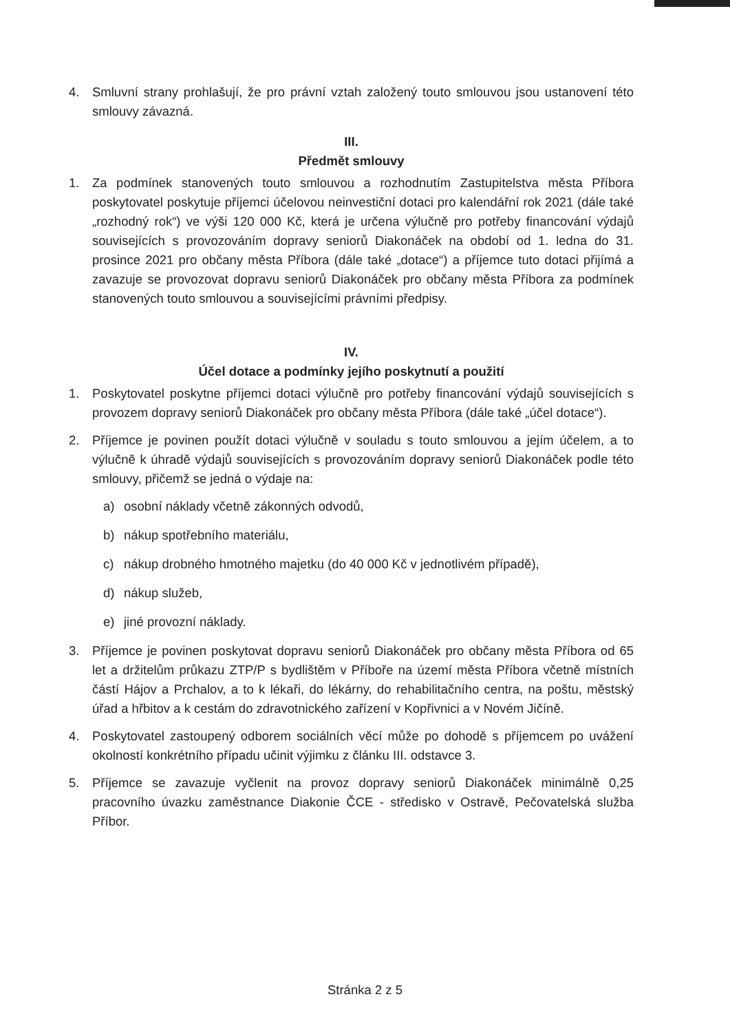4. Smluvní strany prohlašují, že pro právní vztah založený touto smlouvou jsou ustanovení této smlouvy závazná.
III.
Předmět smlouvy
1. Za podmínek stanovených touto smlouvou a rozhodnutím Zastupitelstva města Příbora poskytovatel poskytuje příjemci účelovou neinvestiční dotaci pro kalendářní rok 2021 (dále také „rozhodný rok“) ve výši 120 000 Kč, která je určena výlučně pro potřeby financování výdajů souvisejících s provozováním dopravy seniorů Diakonáček na období od 1. ledna do 31. prosince 2021 pro občany města Příbora (dále také „dotace“) a příjemce tuto dotaci přijímá a zavazuje se provozovat dopravu seniorů Diakonáček pro občany města Příbora za podmínek stanovených touto smlouvou a souvisejícími právními předpisy.
IV.
Účel dotace a podmínky jejího poskytnutí a použití
1. Poskytovatel poskytne příjemci dotaci výlučně pro potřeby financování výdajů souvisejících s provozem dopravy seniorů Diakonáček pro občany města Příbora (dále také „účel dotace“).
2. Příjemce je povinen použít dotaci výlučně v souladu s touto smlouvou a jejím účelem, a to výlučně k úhradě výdajů souvisejících s provozováním dopravy seniorů Diakonáček podle této smlouvy, přičemž se jedná o výdaje na:
a) osobní náklady včetně zákonných odvodů,
b) nákup spotřebního materiálu,
c) nákup drobného hmotného majetku (do 40 000 Kč v jednotlivém případě),
d) nákup služeb,
e) jiné provozní náklady.
3. Příjemce je povinen poskytovat dopravu seniorů Diakonáček pro občany města Příbora od 65 let a držitelům průkazu ZTP/P s bydlištěm v Příboře na území města Příbora včetně místních částí Hájov a Prchalov, a to k lékaři, do lékárny, do rehabilitačního centra, na poštu, městský úřad a hřbitov a k cestám do zdravotnického zařízení v Kopřivnici a v Novém Jičíně.
4. Poskytovatel zastoupený odborem sociálních věcí může po dohodě s příjemcem po uvážení okolností konkrétního případu učinit výjimku z článku III. odstavce 3.
5. Příjemce se zavazuje vyčlenit na provoz dopravy seniorů Diakonáček minimálně 0,25 pracovního úvazku zaměstnance Diakonie ČCE - středisko v Ostravě, Pečovatelská služba Příbor.
Stránka 2 z 5